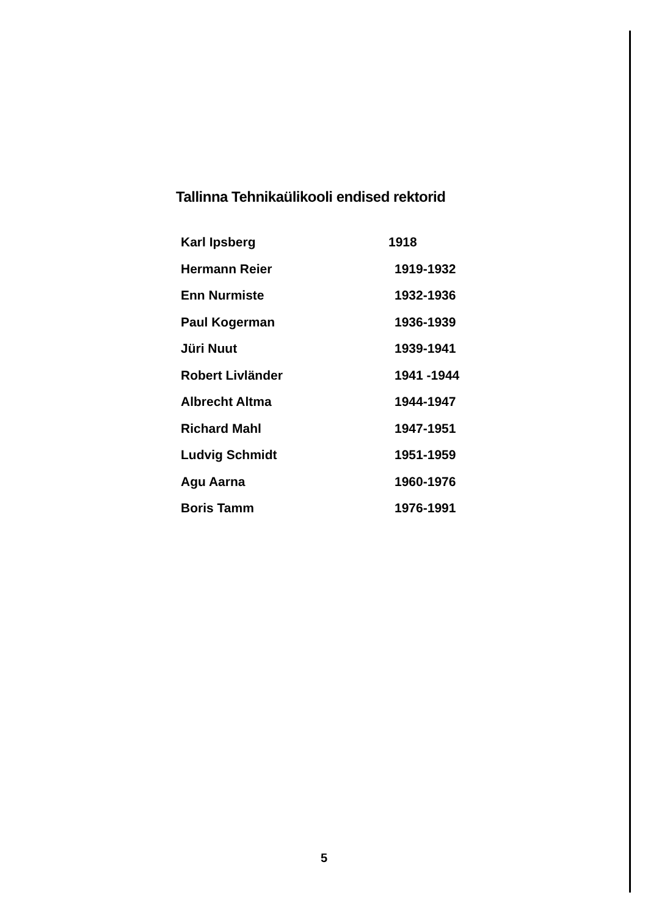Tallinna Tehnikaülikooli endised rektorid
| Karl Ipsberg | 1918 |
| Hermann Reier | 1919-1932 |
| Enn Nurmiste | 1932-1936 |
| Paul Kogerman | 1936-1939 |
| Jüri Nuut | 1939-1941 |
| Robert Livländer | 1941 -1944 |
| Albrecht Altma | 1944-1947 |
| Richard Mahl | 1947-1951 |
| Ludvig Schmidt | 1951-1959 |
| Agu Aarna | 1960-1976 |
| Boris Tamm | 1976-1991 |
5